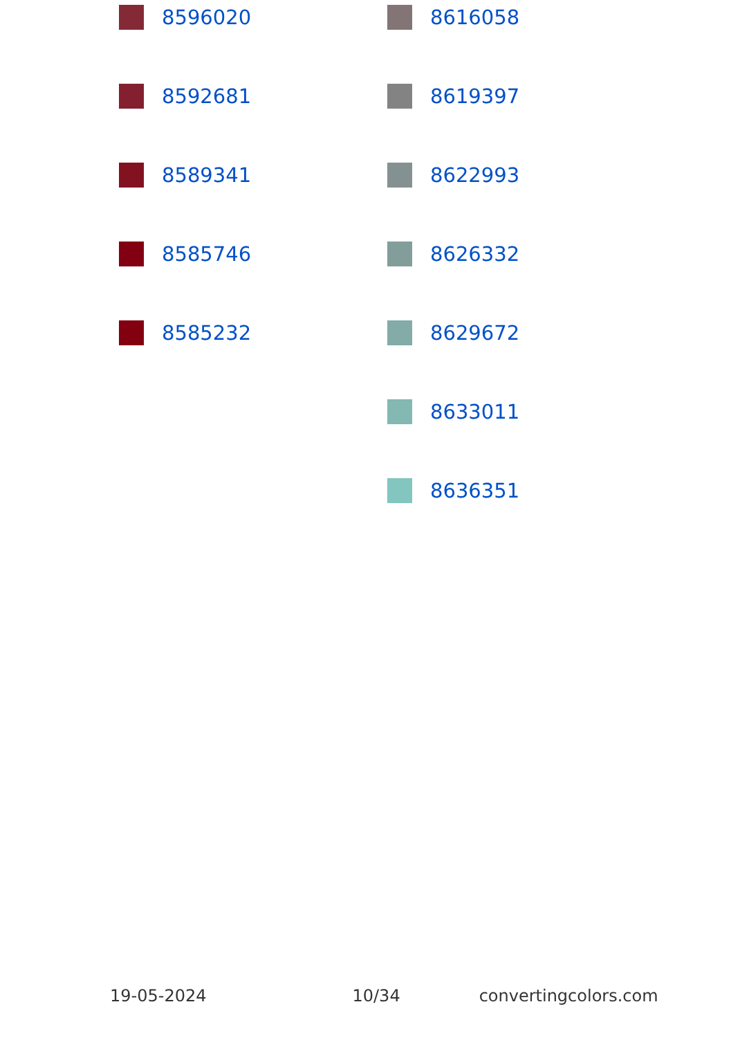8596020
8592681
8589341
8585746
8585232
8616058
8619397
8622993
8626332
8629672
8633011
8636351
19-05-2024 10/34 convertingcolors.com